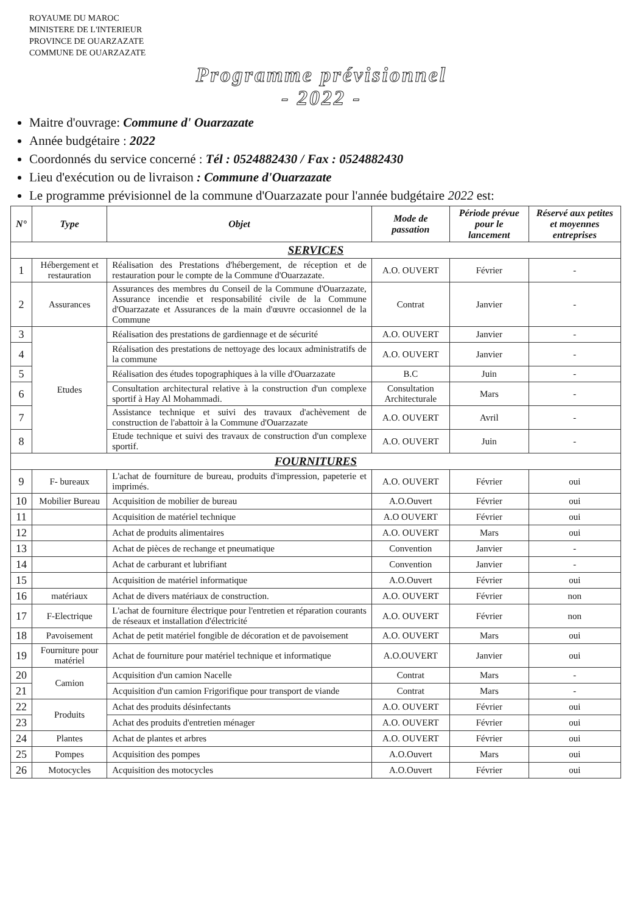ROYAUME DU MAROC
MINISTERE DE L'INTERIEUR
PROVINCE DE OUARZAZATE
COMMUNE DE OUARZAZATE
Programme prévisionnel
- 2022 -
Maitre d'ouvrage: Commune d' Ouarzazate
Année budgétaire : 2022
Coordonnés du service concerné : Tél : 0524882430 / Fax : 0524882430
Lieu d'exécution ou de livraison : Commune d'Ouarzazate
Le programme prévisionnel de la commune d'Ouarzazate pour l'année budgétaire 2022 est:
| N° | Type | Objet | Mode de passation | Période prévue pour le lancement | Réservé aux petites et moyennes entreprises |
| --- | --- | --- | --- | --- | --- |
| SERVICES | | | | | |
| 1 | Hébergement et restauration | Réalisation des Prestations d'hébergement, de réception et de restauration pour le compte de la Commune d'Ouarzazate. | A.O. OUVERT | Février | - |
| 2 | Assurances | Assurances des membres du Conseil de la Commune d'Ouarzazate, Assurance incendie et responsabilité civile de la Commune d'Ouarzazate et Assurances de la main d'œuvre occasionnel de la Commune | Contrat | Janvier | - |
| 3 | Etudes | Réalisation des prestations de gardiennage et de sécurité | A.O. OUVERT | Janvier | - |
| 4 | | Réalisation des prestations de nettoyage des locaux administratifs de la commune | A.O. OUVERT | Janvier | - |
| 5 | | Réalisation des études topographiques à la ville d'Ouarzazate | B.C | Juin | - |
| 6 | | Consultation architectural relative à la construction d'un complexe sportif à Hay Al Mohammadi. | Consultation Architecturale | Mars | - |
| 7 | | Assistance technique et suivi des travaux d'achèvement de construction de l'abattoir à la Commune d'Ouarzazate | A.O. OUVERT | Avril | - |
| 8 | | Etude technique et suivi des travaux de construction d'un complexe sportif. | A.O. OUVERT | Juin | - |
| FOURNITURES | | | | | |
| 9 | F- bureaux | L'achat de fourniture de bureau, produits d'impression, papeterie et imprimés. | A.O. OUVERT | Février | oui |
| 10 | Mobilier Bureau | Acquisition de mobilier de bureau | A.O.Ouvert | Février | oui |
| 11 | | Acquisition de matériel technique | A.O OUVERT | Février | oui |
| 12 | | Achat de produits alimentaires | A.O. OUVERT | Mars | oui |
| 13 | | Achat de pièces de rechange et pneumatique | Convention | Janvier | - |
| 14 | | Achat de carburant et lubrifiant | Convention | Janvier | - |
| 15 | | Acquisition de matériel informatique | A.O.Ouvert | Février | oui |
| 16 | matériaux | Achat de divers matériaux de construction. | A.O. OUVERT | Février | non |
| 17 | F-Electrique | L'achat de fourniture électrique pour l'entretien et réparation courants de réseaux et installation d'électricité | A.O. OUVERT | Février | non |
| 18 | Pavoisement | Achat de petit matériel fongible de décoration et de pavoisement | A.O. OUVERT | Mars | oui |
| 19 | Fourniture pour matériel | Achat de fourniture pour matériel technique et informatique | A.O.OUVERT | Janvier | oui |
| 20 | Camion | Acquisition d'un camion Nacelle | Contrat | Mars | - |
| 21 | | Acquisition d'un camion Frigorifique pour transport de viande | Contrat | Mars | - |
| 22 | Produits | Achat des produits désinfectants | A.O. OUVERT | Février | oui |
| 23 | | Achat des produits d'entretien ménager | A.O. OUVERT | Février | oui |
| 24 | Plantes | Achat de plantes et arbres | A.O. OUVERT | Février | oui |
| 25 | Pompes | Acquisition des pompes | A.O.Ouvert | Mars | oui |
| 26 | Motocycles | Acquisition des motocycles | A.O.Ouvert | Février | oui |